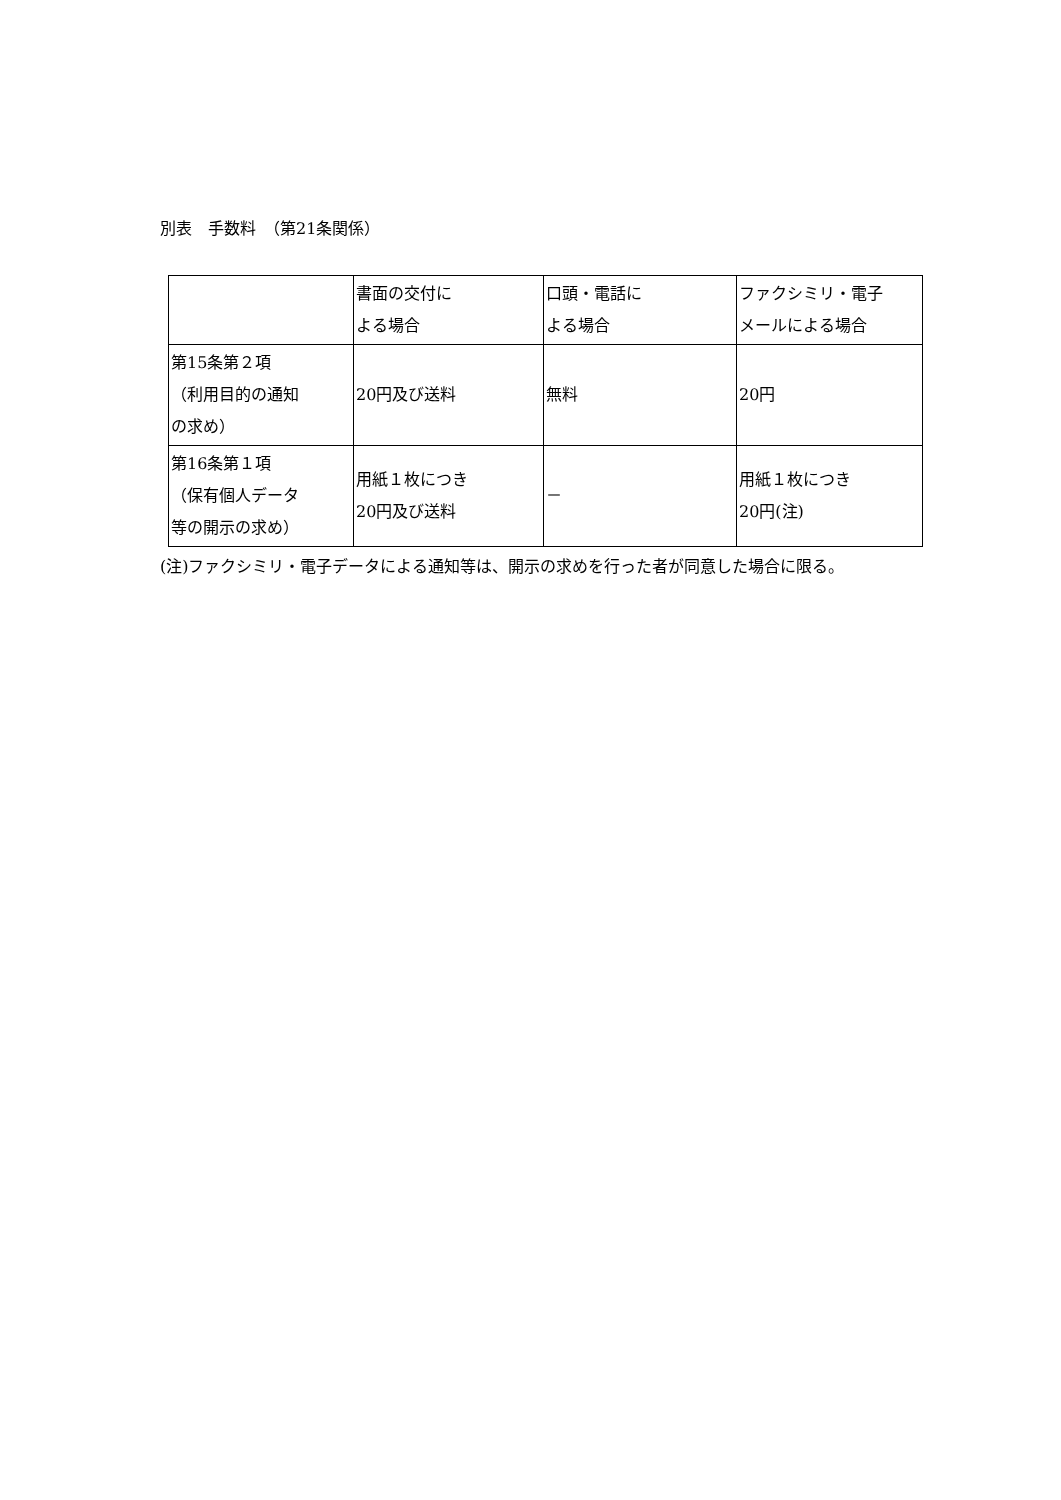別表　手数料　（第21条関係）
| | 書面の交付に よる場合 | 口頭・電話に よる場合 | ファクシミリ・電子 メールによる場合 |
| 第15条第２項 （利用目的の通知 の求め） | 20円及び送料 | 無料 | 20円 |
| 第16条第１項 （保有個人データ 等の開示の求め） | 用紙１枚につき 20円及び送料 | － | 用紙１枚につき 20円(注) |
(注)ファクシミリ・電子データによる通知等は、開示の求めを行った者が同意した場合に限る。